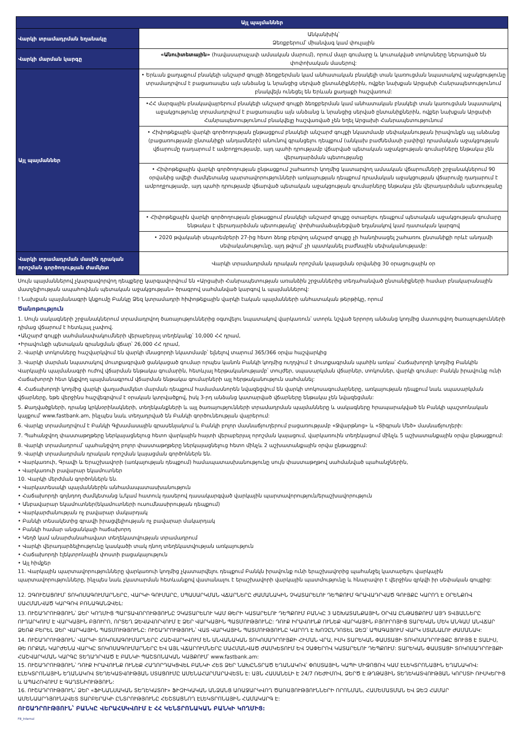| Այլ պայմաններ | |
| --- | --- |
| Վարկի տրամադրման եղանակը | Անկանխիկ՝ Ձեռքբերում՝ միանվագ կամ փուլային |
| Վարկի մարման կարգը | «Անուիտետային» (հավասարաչափ ամսական մարում), որում մայր գումարը և կուտակված տոկոսները ներառված են փոփոխական մասերով: |
| Այլ պայմաններ | • Երևան քաղաքում բնակելի անշարժ գույքի ձեռքբերման կամ անհատական բնակելի տան կառուցման նպատակով աջակցությունը տրամադրվում է բացառապես այն անձանց և նրանցից սերված ընտանիքներին, ովքեր նախքան Արցախի Հանրապետությունում բնակվելն ունեցել են Երևան քաղաքի հաշվառում: |
| | •ՀՀ մարզային բնակավայրերում բնակելի անշարժ գույքի ձեռքբերման կամ անհատական բնակելի տան կառուցման նպատակով աջակցությունը տրամադրվում է բացառապես այն անձանց և նրանցից սերված ընտանիքներին, ովքեր նախքան Արցախի Հանրապետությունում բնակվելը հաշվառված չեն եղել Արցախի Հանրապետությունում |
| | • Հիփոթեքային վարկի գործողության ընթացքում բնակելի անշարժ գույքի նկատմամբ սեփականության իրավունքն այլ անձանց (բացառությամբ ընտանիքի անդամների) անունով գրանցելու դեպքում (անկախ բաժնեմասի չափից) դրամական աջակցության վճարումը դադարում է ամբողջությամբ, այդ պահի դրությամբ վճարված պետական աջակցության գումարները ենթակա չեն վերադարձման պետությանը |
| | • Հիփոթեքային վարկի գործողության ընթացքում շահառուի կողմից կատարվող ամսական վճարումների շրջանակներում 90 օրվանից ավելի ժամկետանց պարտավորությունների առկայության դեպքում դրամական աջակցության վճարումը դադարում է ամբողջությամբ, այդ պահի դրությամբ վճարված պետական աջակցության գումարները ենթակա չեն վերադարձման պետությանը |
| | • Հիփոթեքային վարկի գործողության ընթացքում բնակելի անշարժ գույքը օտարելու դեպքում պետական աջակցության գումարը ենթակա է վերադարձման պետությանը՝ փոխհամաձայնեցված եղանակով կամ դատական կարգով |
| | • 2020 թվականի սեպտեմբերի 27-ից հետո ձեռք բերվող անշարժ գույքը չի հանդիսացել շահառու ընտանիքի որևէ անդամի սեփականությունը, այդ թվում՝ չի պատկանել բաժնային սեփականությամբ: |
| Վարկի տրամադրման մասին դրական որոշման գործողության ժամկետ | Վարկի տրամադրման դրական որոշման կայացման օրվանից 30 օրացուցային օր |
Սույն պայմաններով չկարգավորվող դեպքերը կարգավորվում են «Արցախի Հանրապետության առանձին շրջաններից տեղահանված ընտանիքների համար բնակարանային մատչելիության ապահովման պետական աջակցության» ծրագրով սահմանված կարգով և պայմաններով:
! Նախքան պայմանագրի կնքումը Բանկը Ձեզ կտրամադրի հիփոթեքային վարկի էական պայմանների անհատական թերթիկը, որում
Ծանոթություն
1. Սույն սակագների շրջանակներում տրամադրվող ծառայություններից օգտվելու նպատակով վարկառուն՝ ստորև նշված երրորդ անձանց կողմից մատուցվող ծառայությունների դիմաց վճարում է հետևյալ չափով.
•Անշարժ գույքի սահմանափակումների վերաբերյալ տեղեկանք՝ 10,000 ՀՀ դրամ,
•Իրավունքի պետական գրանցման վճար՝ 26,000 ՀՀ դրամ,
2. Վարկի տոկոսները հաշվարկվում են վարկի մնացորդի նկատմամբ՝ ելնելով տարում 365/366 օրվա հաշվարկից
3. Վարկի մարման նպատակով մուտքագրված ցանկացած գումար որպես կանոն Բանկի կողմից ուղղվում է մուտքագրման պահին առկա՝ Հաճախորդի կողմից Բանկին Վարկային պայմանագրի ուժով վճարման ենթակա գումարին, հետևյալ հերթականությամբ՝ տույժեր, սպասարկման վճարներ, տոկոսներ, վարկի գումար: Բանկն իրավունք ունի Հաճախորդի հետ կնքվող պայմանագրում վճարման ենթակա գումարների այլ հերթականություն սահմանել:
4. Հաճախորդի կողմից վարկի վաղաժամկետ մարման դեպքում համամասնորեն նվազեցվում են վարկի տոկոսագումարները, առկայության դեպքում նաև սպասարկման վճարները, եթե վերջինս հաշվեգրվում է օրական կտրվածքով, իսկ 3-րդ անձանց կատարված վճարները ենթակա չեն նվազեցման:
5. Քաղվածքների, դրանց կրկնօրինակների, տեղեկանքների և այլ ծառայությունների տրամադրման պայմանները և սակագները հրապարակված են Բանկի պաշտոնական կայքում՝ www.fastbank.am, ինչպես նաև տեղադրված են Բանկի գործունեության վայրերում:
6. Վարկը տրամադրվում է Բանկի Գլխամասային գրասենյակում և Բանկի բոլոր մասնաճյուղերում բացառությամբ «Ջվարթնոց» և «Տիգրան Մեծ» մասնաճյուղերի:
7. Պահանջվող փաստաթղթերը ներկայացնելուց հետո վարկային հայտի վերաբերյալ որոշման կայացում, վարկառուին տեղեկացում մինչև 5 աշխատանքային օրվա ընթացքում:
8. Վարկի տրամադրում՝ պահանջվող բոլոր փաստաթղթերը ներկայացնելուց հետո մինչև 2 աշխատանքային օրվա ընթացքում:
9. Վարկի տրամադրման դրական որոշման կայացման գործոններն են.
• Վարկառուի, Գրավի և Երաշխավորի (առկայության դեպքում) համապատասխանությունը սույն փաստաթղթով սահմանված պահանջներին,
• Վարկառուի բավարար եկամուտներ
10. Վարկի մերժման գործոններն են.
• Վարկատեսակի պայմաններին անհամապատասխանություն
• Հաճախորդի գոյնդող ժամկետանց և/կամ հատուկ դասերով դասակարգված վարկային պարտավորություն/երաշխավորություն
• Անբավարար եկամուտներ(եկամուտների ուսումնասիրության դեպքում)
• Վարկարժանության ոչ բավարար մակարդակ
• Բանկի տեսակետից գրավի իրացվելիության ոչ բավարար մակարդակ
• Բանկի համար անցանկալի հաճախորդ
• Կեղծ կամ անարժանահավատ տեղեկատվության տրամադրում
• Վարկի վերադարձելիությունը կասկածի տակ դնող տեղեկատվության առկայություն
• Հաճախորդի էլեկտրոնային փոստի բացակայություն
• Այլ հիմքեր
11. Վարկային պարտավորությունները վարկառուի կողմից չկատարվելու դեպքում Բանկն իրավունք ունի երաշխավորից պահանջել կատարելու վարկային պարտավորությունները, ինչպես նաև չկատարման հետևանքով վատանալու է երաշխավորի վարկային պատմությունը և հնարավոր է վերջինս զրկվի իր սեփական գույքից:
12. ԶԳՈՒՇԱՑՈՒՄ՝ ՏՈԿՈՍԱԳՈՒՄԱՐՆԵՐԸ, ՎԱՐԿԻ ԳՈՒՄԱՐԸ, ՍՊԱՍԱՐԿՄԱՆ ՎՃԱՐՆԵՐԸ ԺԱՄԱՆԱԿԻՆ ՉԿԱՏԱՐԵԼՈՒ ԴԵՊՔՈՒՄ ԳՐԱՎԱԴՐՎԱԾ ԳՈՒՅՔԸ ԿԱՐՈՂ Է ՕՐԵՆՔՈՎ ՍԱՀՄԱՆՎԱԾ ԿԱՐԳՈՎ ԲՌՆԱԳԱՆՁՎԵԼ:
13. ՈՒՇԱԴՐՈՒԹՅՈՒՆ՝ ՁԵՐ ԿՈՂՄԻՑ ՊԱՐՏԱՎՈՐՈՒԹՅՈՒՆԸ ՉԿԱՏԱՐԵԼՈՒ ԿԱՄ ԹԵՐԻ ԿԱՏԱՐԵԼՈՒ ԴԵՊՔՈՒՄ ԲԱՆԿԸ 3 ԱՇԽԱՏԱՆՔԱՅԻՆ ՕՐՎԱ ԸՆԹԱՑՔՈՒՄ ԱՅԴ ՏՎՅԱԼՆԵՐԸ ՈՒՂԱՐԿՈՒՄ Է ՎԱՐԿԱՅԻՆ ԲՅՈՒՐՈ, ՈՐՏԵՂ ՁԵՎԱՎՈՐՎՈՒՄ Է ՁԵՐ ՎԱՐԿԱՅԻՆ ՊԱՏՄՈՒԹՅՈՒՆԸ: ԴՈՒՔ ԻՐԱՎՈՒՆՔ ՈՒՆԵՔ ՎԱՐԿԱՅԻՆ ԲՅՈՒՐՈՅԻՑ ՏԱՐԵԿԱՆ ՄԵԿ ԱՆԳԱՄ ԱՆՎՃԱՐ ՁԵՌՔ ԲԵՐԵԼ ՁԵՐ ՎԱՐԿԱՅԻՆ ՊԱՏՄՈՒԹՅՈՒՆԸ: ՈՒՇԱԴՐՈՒԹՅՈՒՆ՝ ՎԱՏ ՎԱՐԿԱՅԻՆ ՊԱՏՄՈՒԹՅՈՒՆԸ ԿԱՐՈՂ Է ԽՈՉԸՆԴՈՏԵԼ ՁԵԶ՝ ԱՊԱԳԱՅՈՒՄ ՎԱՐԿ ՍՏԱՆԱԼՈՒ ԺԱՄԱՆԱԿ:
14. ՈՒՇԱԴՐՈՒԹՅՈՒՆ՝ ՎԱՐԿԻ ՏՈԿՈՍԱԳՈՒՄԱՐՆԵՐԸ ՀԱՇՎԱՐԿՎՈՒՄ ԵՆ ԱՆՎԱՆԱԿԱՆ ՏՈԿՈՍԱԴՐՈՒՅՔԻ ՀԻՄԱՆ ՎՐԱ, ԻՍԿ ՏԱՐԵԿԱՆ ՓԱՍՏԱՑԻ ՏՈԿՈՍԱԴՐՈՒՅՔԸ ՑՈՒՅՑ Է ՏԱԼԻՍ, ԹԵ ՈՐՔԱՆ ԿԱՐԺԵՆԱ ՎԱՐԿԸ ՏՈԿՈՍԱԳՈՒՄԱՐՆԵՐԸ ԵՎ ԱՅԼ ՎՃԱՐՈՒՄՆԵՐԸ ՍԱՀՄԱՆՎԱԾ ԺԱՄԿԵՏՈՒՄ ԵՎ ՉԱՓԵՐՈՎ ԿԱՏԱՐԵԼՈՒ ԴԵՊՔՈՒՄ: ՏԱՐԵԿԱՆ ՓԱՍՏԱՑԻ ՏՈԿՈՍԱԴՐՈՒՅՔԻ ՀԱՇՎԱՐԿՄԱՆ ԿԱՐԳԸ ՏԵՂԱԴՐՎԱԾ Է ԲԱՆԿԻ ՊԱՇՏՈՆԱԿԱՆ ԿԱՅՔՈՒՄ՝ www.fastbank.am:
15. ՈՒՇԱԴՐՈՒԹՅՈՒՆ՝ ԴՈՒՔ ԻՐԱՎՈՒՆՔ ՈՒՆԵՔ ՀԱՂՈՐԴԱԿՑՎԵԼ ԲԱՆԿԻ ՀԵՏ ՁԵՐ ՆԱԽԸՆՏՐԱԾ ԵՂԱՆԱԿՈՎ՝ ՓՈՍՏԱՅԻՆ ԿԱՊԻ ՄԻՋՈՑՈՎ ԿԱՄ ԷԼԵԿՏՐՈՆԱՅԻՆ ԵՂԱՆԱԿՈՎ: ԷԼԵԿՏՐՈՆԱՅԻՆ ԵՂԱՆԱԿՈՎ ՏԵՂԵԿԱՏՎՈՒԹՅԱՆ ՍՏԱՑՈՒՄԸ ԱՄԵՆԱՀԱՐՄԱՐԱՎԵՏՆ Է: ԱՅՆ ՀԱՍԱՆԵԼԻ Է 24/7 ՌԵԺԻՄՈՎ, ՁԵՐԾ Է ԹՂԹԱՅԻՆ ՏԵՂԵԿԱՏՎՈՒԹՅԱՆ ԿՈՐՍՏԻ ՌԻՍԿԵՐԻՑ և ԱՊԱՀՈՎՈՒՄ Է ԳԱՂՏՆԻՈՒԹՅՈՒՆ:
16. ՈՒՇԱԴՐՈՒԹՅՈՒՆ՝ ՁԵՐ «ՖԻՆԱՆՍԱԿԱՆ ՏԵՂԵԿԱՏՈՒ» ՖԻԶԻԿԱԿԱՆ ԱՆՁԱՆՑ ԱՌԱՋԱՐԿՎՈՂ ԾԱՌԱՅՈՒԹՅՈՒՆՆԵՐԻ ՈՐՈՆՄԱՆ, ՀԱՄԵՄԱՏՄԱՆ ԵՎ ՁԵԶ ՀԱՄԱՐ ԱՄԵՆԱԱՐԴՅՈՒՆԱՎԵՏ ՏԱՐԲԵՐԱԿԻ ԸՆՏՐՈՒԹՅՈՒՆԸ ՀԵՇՏԱՑՆՈՂ ԷԼԵԿՏՐՈՆԱՅԻՆ ՀԱՄԱԿԱՐԳ Է:
ՈՒՇԱԴՐՈՒԹՅՈՒՆ՝ ԲԱՆԿԸ ՎԵՐԱՀՍԿՎՈՒՄ Է ՀՀ ԿԵՆՏՐՈՆԱԿԱՆ ԲԱՆԿԻ ԿՈՂՄԻՑ:
FB_Internal